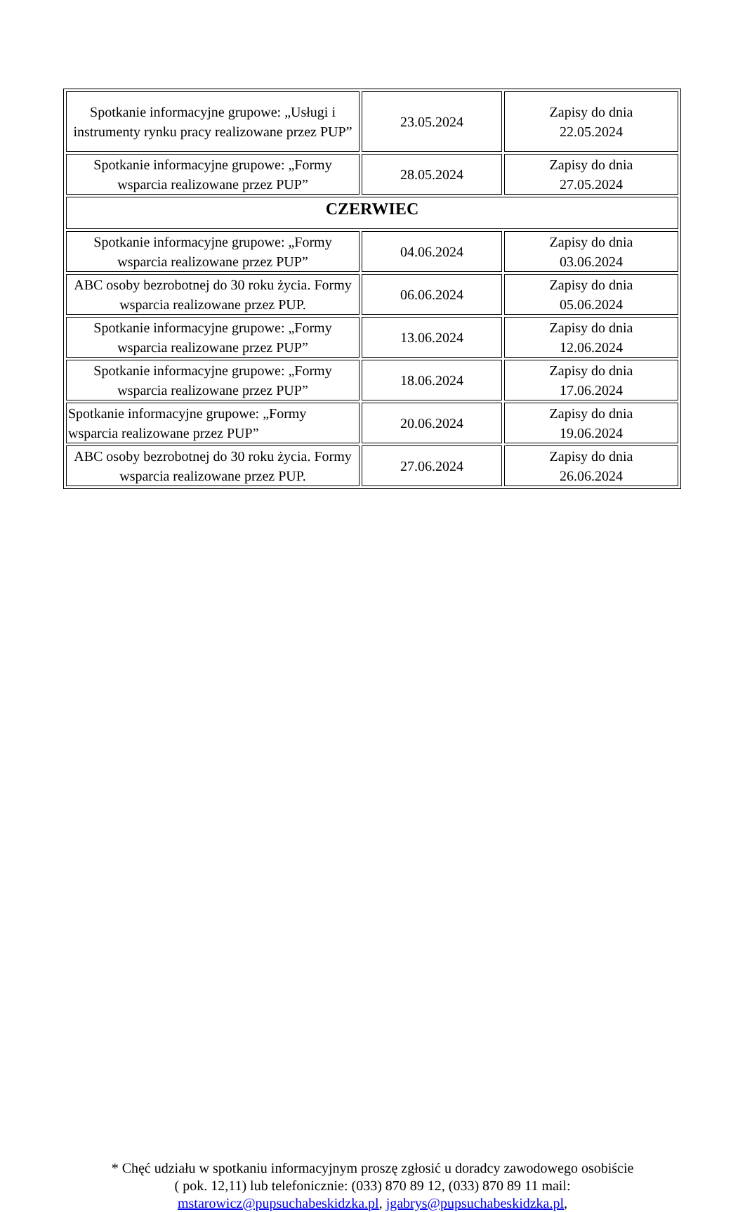| Spotkanie informacyjne grupowe: „Usługi i instrumenty rynku pracy realizowane przez PUP” | 23.05.2024 | Zapisy do dnia 22.05.2024 |
| Spotkanie informacyjne grupowe: „Formy wsparcia realizowane przez PUP” | 28.05.2024 | Zapisy do dnia 27.05.2024 |
| CZERWIEC | | |
| Spotkanie informacyjne grupowe: „Formy wsparcia realizowane przez PUP” | 04.06.2024 | Zapisy do dnia 03.06.2024 |
| ABC osoby bezrobotnej do 30 roku życia. Formy wsparcia realizowane przez PUP. | 06.06.2024 | Zapisy do dnia 05.06.2024 |
| Spotkanie informacyjne grupowe: „Formy wsparcia realizowane przez PUP” | 13.06.2024 | Zapisy do dnia 12.06.2024 |
| Spotkanie informacyjne grupowe: „Formy wsparcia realizowane przez PUP” | 18.06.2024 | Zapisy do dnia 17.06.2024 |
| Spotkanie informacyjne grupowe: „Formy wsparcia realizowane przez PUP” | 20.06.2024 | Zapisy do dnia 19.06.2024 |
| ABC osoby bezrobotnej do 30 roku życia. Formy wsparcia realizowane przez PUP. | 27.06.2024 | Zapisy do dnia 26.06.2024 |
* Chęć udziału w spotkaniu informacyjnym proszę zgłosić u doradcy zawodowego osobiście
( pok. 12,11) lub telefonicznie: (033) 870 89 12, (033) 870 89 11 mail:
mstarowicz@pupsuchabeskidzka.pl, jgabrys@pupsuchabeskidzka.pl,